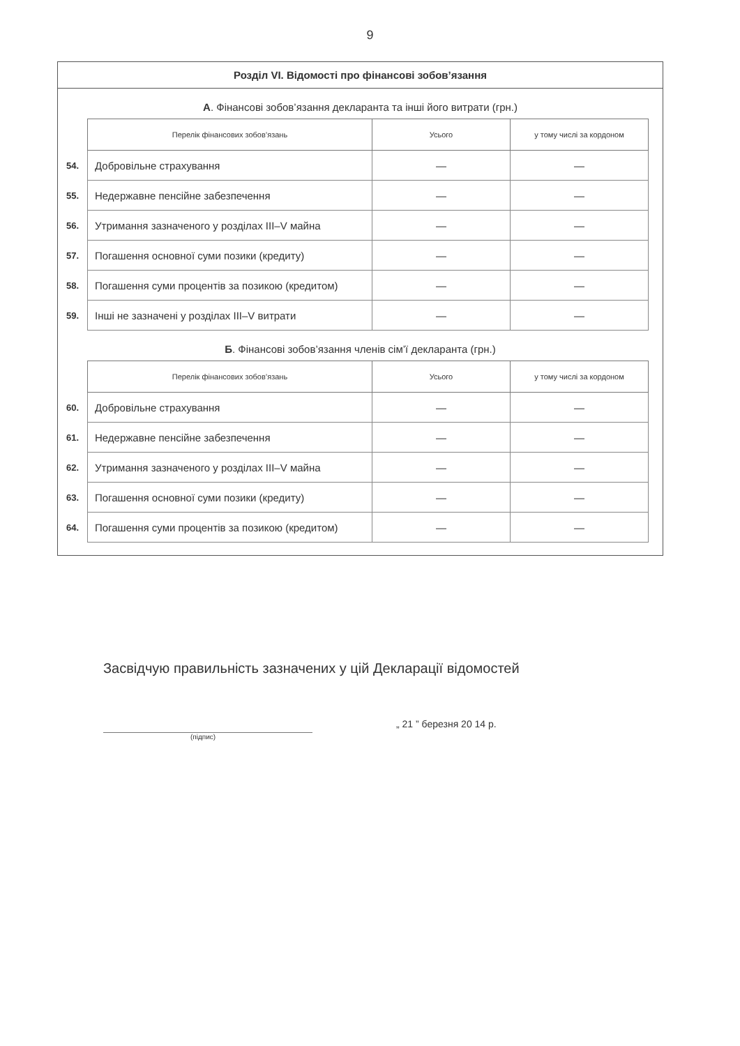9
Розділ VI. Відомості про фінансові зобов’язання
А. Фінансові зобов’язання декларанта та інші його витрати (грн.)
| | Перелік фінансових зобов’язань | Усього | у тому числі за кордоном |
| 54. | Добровільне страхування | — | — |
| 55. | Недержавне пенсійне забезпечення | — | — |
| 56. | Утримання зазначеного у розділах III–V майна | — | — |
| 57. | Погашення основної суми позики (кредиту) | — | — |
| 58. | Погашення суми процентів за позикою (кредитом) | — | — |
| 59. | Інші не зазначені у розділах III–V витрати | — | — |
Б. Фінансові зобов’язання членів сім’ї декларанта (грн.)
| | Перелік фінансових зобов’язань | Усього | у тому числі за кордоном |
| 60. | Добровільне страхування | — | — |
| 61. | Недержавне пенсійне забезпечення | — | — |
| 62. | Утримання зазначеного у розділах III–V майна | — | — |
| 63. | Погашення основної суми позики (кредиту) | — | — |
| 64. | Погашення суми процентів за позикою (кредитом) | — | — |
Засвідчую правильність зазначених у цій Декларації відомостей
(підпис)
„ 21 ” березня 20 14 р.